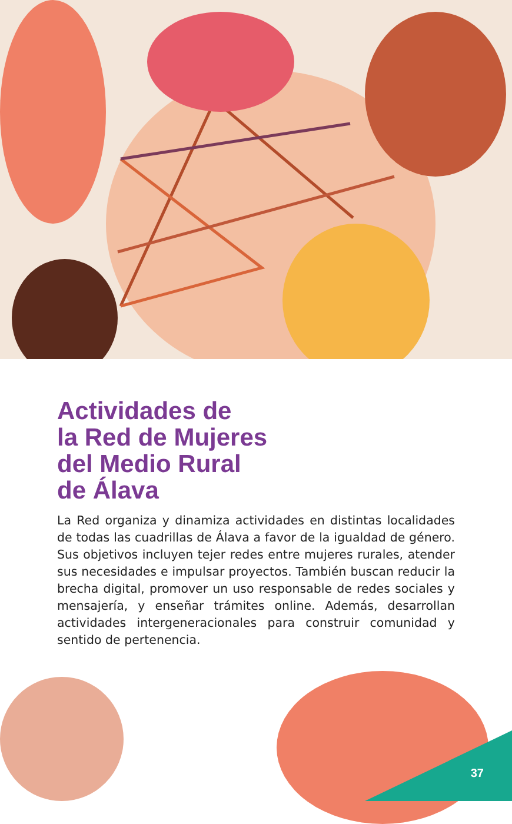Actividades de
la Red de Mujeres
del Medio Rural
de Álava
La Red organiza y dinamiza actividades en distintas localidades de todas las cuadrillas de Álava a favor de la igualdad de género. Sus objetivos incluyen tejer redes entre mujeres rurales, atender sus necesidades e impulsar proyectos. También buscan reducir la brecha digital, promover un uso responsable de redes sociales y mensajería, y enseñar trámites online. Además, desarrollan actividades intergeneracionales para construir comunidad y sentido de pertenencia.
37